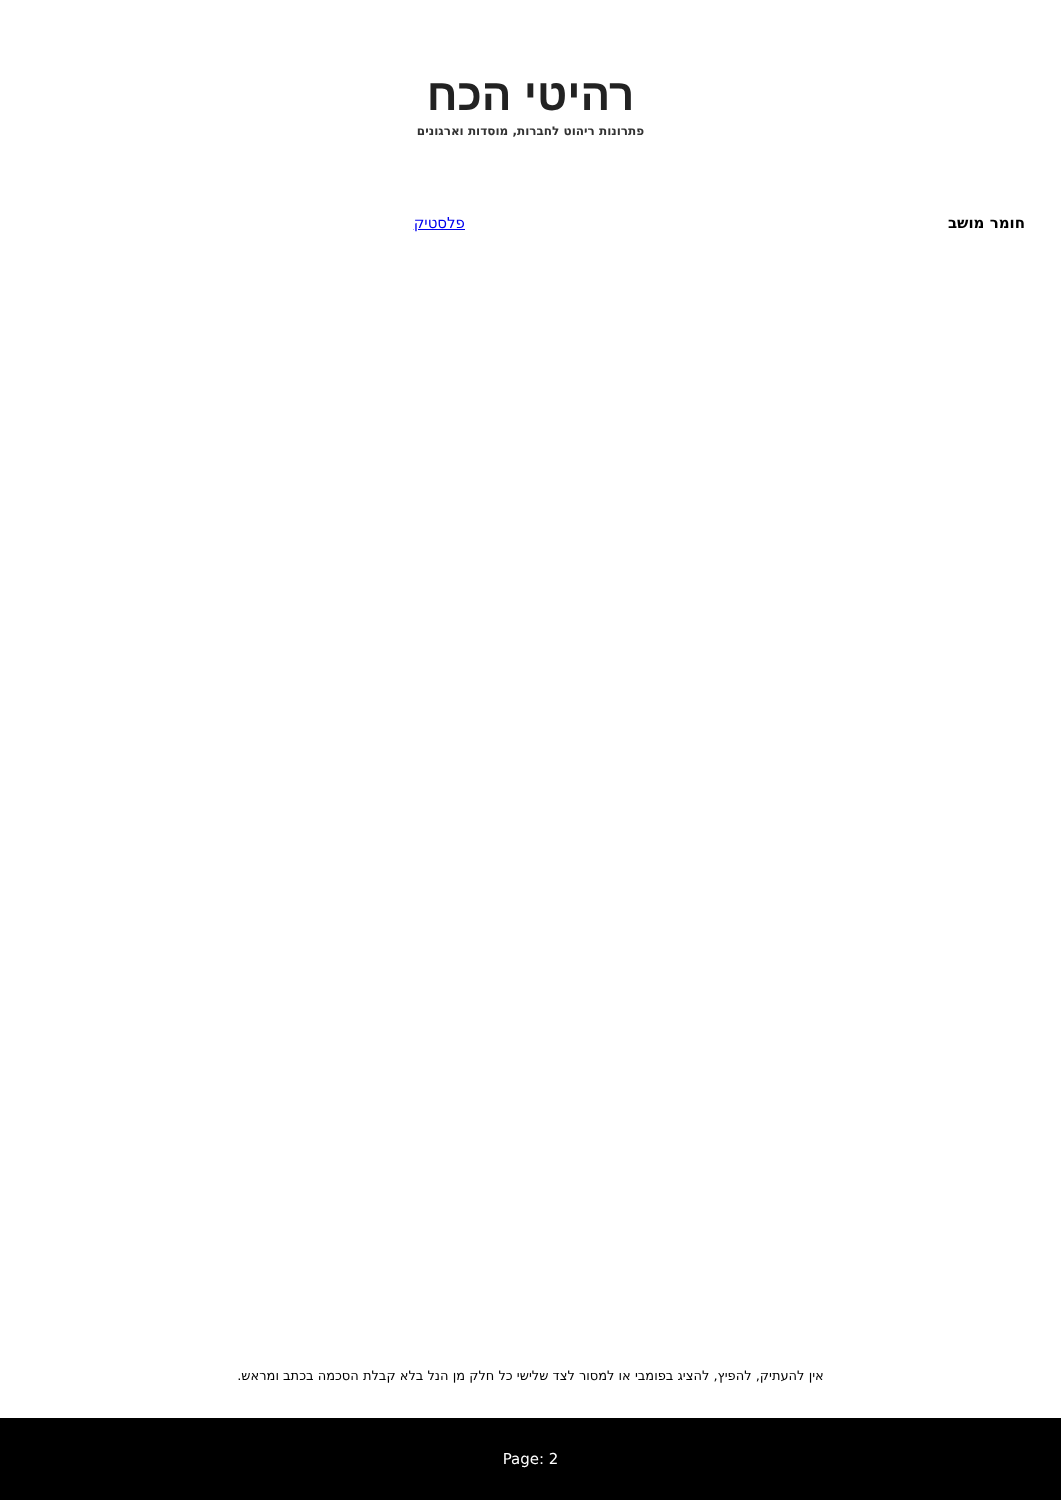רהיטי הכח
פתרונות ריהוט לחברות, מוסדות וארגונים
| חומר מושב | פלסטיק |
אין להעתיק, להפיץ, להציג בפומבי או למסור לצד שלישי כל חלק מן הנל בלא קבלת הסכמה בכתב ומראש.
Page: 2